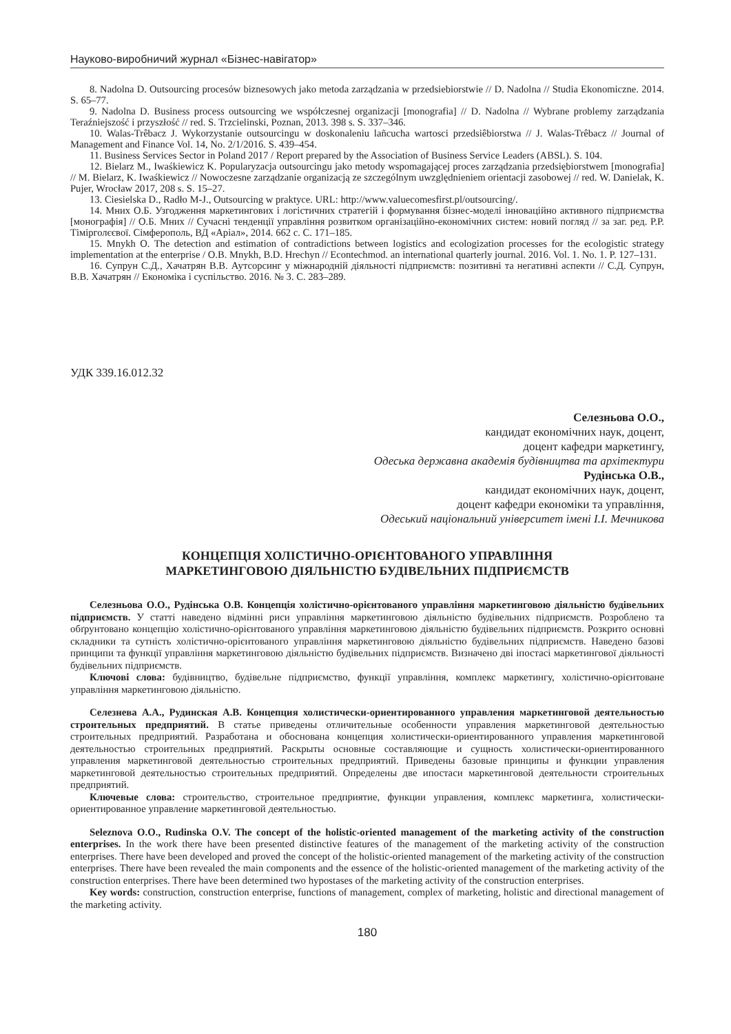Науково-виробничий журнал «Бізнес-навігатор»
8. Nadolna D. Outsourcing procesów biznesowych jako metoda zarządzania w przedsiebiorstwie // D. Nadolna // Studia Ekonomiczne. 2014. S. 65–77.
9. Nadolna D. Business process outsourcing we współczesnej organizacji [monografia] // D. Nadolna // Wybrane problemy zarządzania Teraźniejszość i przyszłość // red. S. Trzcielinski, Poznan, 2013. 398 s. S. 337–346.
10. Walas-Trêbacz J. Wykorzystanie outsourcingu w doskonaleniu lañcucha wartosci przedsiêbiorstwa // J. Walas-Trêbacz // Journal of Management and Finance Vol. 14, No. 2/1/2016. S. 439–454.
11. Business Services Sector in Poland 2017 / Report prepared by the Association of Business Service Leaders (ABSL). S. 104.
12. Bielarz M., Iwaśkiewicz K. Popularyzacja outsourcingu jako metody wspomagającej proces zarządzania przedsiębiorstwem [monografia] // M. Bielarz, K. Iwaśkiewicz // Nowoczesne zarządzanie organizacją ze szczególnym uwzględnieniem orientacji zasobowej // red. W. Danielak, K. Pujer, Wrocław 2017, 208 s. S. 15–27.
13. Ciesielska D., Radło M-J., Outsourcing w praktyce. URL: http://www.valuecomesfirst.pl/outsourcing/.
14. Мних О.Б. Узгодження маркетингових і логістичних стратегій і формування бізнес-моделі інноваційно активного підприємства [монографія] // О.Б. Мних // Сучасні тенденції управління розвитком організаційно-економічних систем: новий погляд // за заг. ред. Р.Р. Тімірголєєвої. Сімферополь, ВД «Аріал», 2014. 662 с. С. 171–185.
15. Mnykh O. The detection and estimation of contradictions between logistics and ecologization processes for the ecologistic strategy implementation at the enterprise / O.B. Mnykh, B.D. Hrechyn // Econtechmod. an international quarterly journal. 2016. Vol. 1. No. 1. P. 127–131.
16. Супрун С.Д., Хачатрян В.В. Аутсорсинг у міжнародній діяльності підприємств: позитивні та негативні аспекти // С.Д. Супрун, В.В. Хачатрян // Економіка і суспільство. 2016. № 3. С. 283–289.
УДК 339.16.012.32
Селезньова О.О.,
кандидат економічних наук, доцент,
доцент кафедри маркетингу,
Одеська державна академія будівництва та архітектури
Рудінська О.В.,
кандидат економічних наук, доцент,
доцент кафедри економіки та управління,
Одеський національний університет імені І.І. Мечникова
КОНЦЕПЦІЯ ХОЛІСТИЧНО-ОРІЄНТОВАНОГО УПРАВЛІННЯ
МАРКЕТИНГОВОЮ ДІЯЛЬНІСТЮ БУДІВЕЛЬНИХ ПІДПРИЄМСТВ
Селезньова О.О., Рудінська О.В. Концепція холістично-орієнтованого управління маркетинговою діяльністю будівельних підприємств. У статті наведено відмінні риси управління маркетинговою діяльністю будівельних підприємств. Розроблено та обґрунтовано концепцію холістично-орієнтованого управління маркетинговою діяльністю будівельних підприємств. Розкрито основні складники та сутність холістично-орієнтованого управління маркетинговою діяльністю будівельних підприємств. Наведено базові принципи та функції управління маркетинговою діяльністю будівельних підприємств. Визначено дві іпостасі маркетингової діяльності будівельних підприємств.
Ключові слова: будівництво, будівельне підприємство, функції управління, комплекс маркетингу, холістично-орієнтоване управління маркетинговою діяльністю.
Селезнева А.А., Рудинская А.В. Концепция холистически-ориентированного управления маркетинговой деятельностью строительных предприятий. В статье приведены отличительные особенности управления маркетинговой деятельностью строительных предприятий. Разработана и обоснована концепция холистически-ориентированного управления маркетинговой деятельностью строительных предприятий. Раскрыты основные составляющие и сущность холистически-ориентированного управления маркетинговой деятельностью строительных предприятий. Приведены базовые принципы и функции управления маркетинговой деятельностью строительных предприятий. Определены две ипостаси маркетинговой деятельности строительных предприятий.
Ключевые слова: строительство, строительное предприятие, функции управления, комплекс маркетинга, холистически-ориентированное управление маркетинговой деятельностью.
Seleznova O.O., Rudinska O.V. The concept of the holistic-oriented management of the marketing activity of the construction enterprises. In the work there have been presented distinctive features of the management of the marketing activity of the construction enterprises. There have been developed and proved the concept of the holistic-oriented management of the marketing activity of the construction enterprises. There have been revealed the main components and the essence of the holistic-oriented management of the marketing activity of the construction enterprises. There have been determined two hypostases of the marketing activity of the construction enterprises.
Key words: construction, construction enterprise, functions of management, complex of marketing, holistic and directional management of the marketing activity.
180